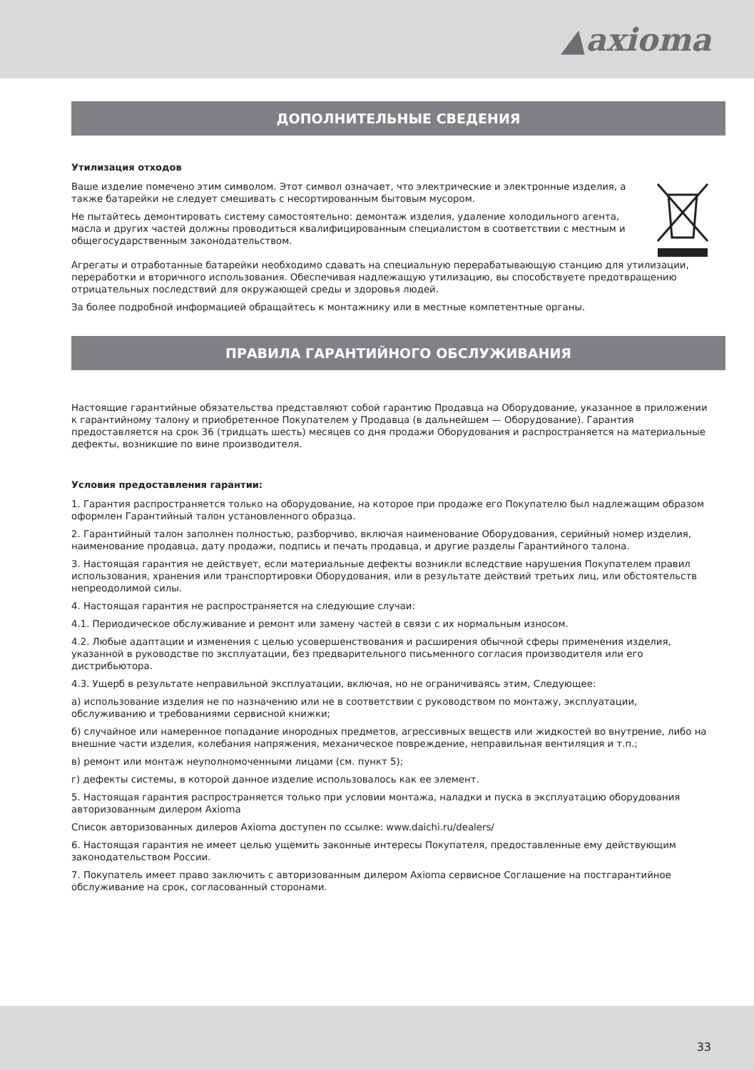▲axioma
ДОПОЛНИТЕЛЬНЫЕ СВЕДЕНИЯ
Утилизация отходов
Ваше изделие помечено этим символом. Этот символ означает, что электрические и электронные изделия, а также батарейки не следует смешивать с несортированным бытовым мусором.
Не пытайтесь демонтировать систему самостоятельно: демонтаж изделия, удаление холодильного агента, масла и других частей должны проводиться квалифицированным специалистом в соответствии с местным и общегосударственным законодательством.
Агрегаты и отработанные батарейки необходимо сдавать на специальную перерабатывающую станцию для утилизации, переработки и вторичного использования. Обеспечивая надлежащую утилизацию, вы способствуете предотвращению отрицательных последствий для окружающей среды и здоровья людей.
За более подробной информацией обращайтесь к монтажнику или в местные компетентные органы.
ПРАВИЛА ГАРАНТИЙНОГО ОБСЛУЖИВАНИЯ
Настоящие гарантийные обязательства представляют собой гарантию Продавца на Оборудование, указанное в приложении к гарантийному талону и приобретенное Покупателем у Продавца (в дальнейшем — Оборудование). Гарантия предоставляется на срок 36 (тридцать шесть) месяцев со дня продажи Оборудования и распространяется на материальные дефекты, возникшие по вине производителя.
Условия предоставления гарантии:
1. Гарантия распространяется только на оборудование, на которое при продаже его Покупателю был надлежащим образом оформлен Гарантийный талон установленного образца.
2. Гарантийный талон заполнен полностью, разборчиво, включая наименование Оборудования, серийный номер изделия, наименование продавца, дату продажи, подпись и печать продавца, и другие разделы Гарантийного талона.
3. Настоящая гарантия не действует, если материальные дефекты возникли вследствие нарушения Покупателем правил использования, хранения или транспортировки Оборудования, или в результате действий третьих лиц, или обстоятельств непреодолимой силы.
4. Настоящая гарантия не распространяется на следующие случаи:
4.1. Периодическое обслуживание и ремонт или замену частей в связи с их нормальным износом.
4.2. Любые адаптации и изменения с целью усовершенствования и расширения обычной сферы применения изделия, указанной в руководстве по эксплуатации, без предварительного письменного согласия производителя или его дистрибьютора.
4.3. Ущерб в результате неправильной эксплуатации, включая, но не ограничиваясь этим, Следующее:
а) использование изделия не по назначению или не в соответствии с руководством по монтажу, эксплуатации, обслуживанию и требованиями сервисной книжки;
б) случайное или намеренное попадание инородных предметов, агрессивных веществ или жидкостей во внутрение, либо на внешние части изделия, колебания напряжения, механическое повреждение, неправильная вентиляция и т.п.;
в) ремонт или монтаж неуполномоченными лицами (см. пункт 5);
г) дефекты системы, в которой данное изделие использовалось как ее элемент.
5. Настоящая гарантия распространяется только при условии монтажа, наладки и пуска в эксплуатацию оборудования авторизованным дилером Axioma
Список авторизованных дилеров Axioma доступен по ссылке: www.daichi.ru/dealers/
6. Настоящая гарантия не имеет целью ущемить законные интересы Покупателя, предоставленные ему действующим законодательством России.
7. Покупатель имеет право заключить с авторизованным дилером Axioma сервисное Соглашение на постгарантийное обслуживание на срок, согласованный сторонами.
33